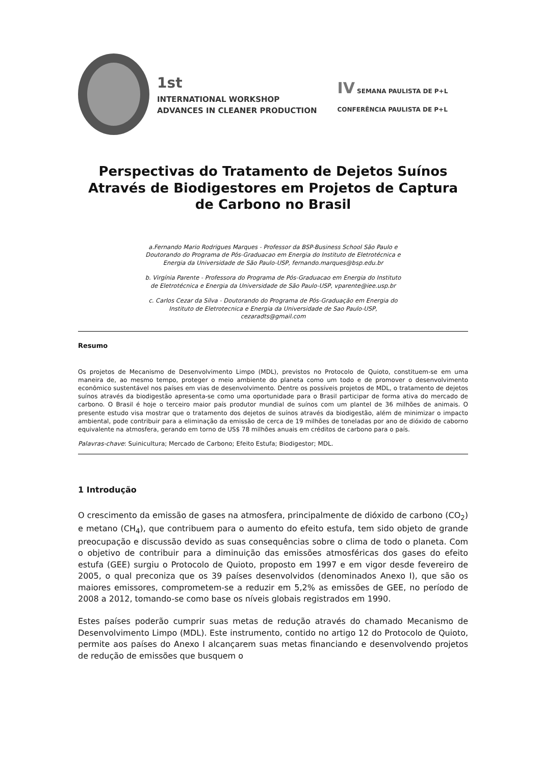1st
INTERNATIONAL WORKSHOP
ADVANCES IN CLEANER PRODUCTION
IV SEMANA PAULISTA DE P+L
CONFERÊNCIA PAULISTA DE P+L
Perspectivas do Tratamento de Dejetos Suínos Através de Biodigestores em Projetos de Captura de Carbono no Brasil
a.Fernando Mario Rodrigues Marques - Professor da BSP-Business School São Paulo e
Doutorando do Programa de Pós-Graduacao em Energia do Instituto de Eletrotécnica e
Energia da Universidade de São Paulo-USP, fernando.marques@bsp.edu.br
b. Virgínia Parente - Professora do Programa de Pós-Graduacao em Energia do Instituto
de Eletrotécnica e Energia da Universidade de São Paulo-USP, vparente@iee.usp.br
c. Carlos Cezar da Silva - Doutorando do Programa de Pós-Graduação em Energia do
Instituto de Eletrotecnica e Energia da Universidade de Sao Paulo-USP,
cezaradts@gmail.com
Resumo
Os projetos de Mecanismo de Desenvolvimento Limpo (MDL), previstos no Protocolo de Quioto, constituem-se em uma maneira de, ao mesmo tempo, proteger o meio ambiente do planeta como um todo e de promover o desenvolvimento econômico sustentável nos países em vias de desenvolvimento. Dentre os possíveis projetos de MDL, o tratamento de dejetos suínos através da biodigestão apresenta-se como uma oportunidade para o Brasil participar de forma ativa do mercado de carbono. O Brasil é hoje o terceiro maior país produtor mundial de suínos com um plantel de 36 milhões de animais. O presente estudo visa mostrar que o tratamento dos dejetos de suínos através da biodigestão, além de minimizar o impacto ambiental, pode contribuir para a eliminação da emissão de cerca de 19 milhões de toneladas por ano de dióxido de caborno equivalente na atmosfera, gerando em torno de US$ 78 milhões anuais em créditos de carbono para o país.
Palavras-chave: Suinicultura; Mercado de Carbono; Efeito Estufa; Biodigestor; MDL.
1 Introdução
O crescimento da emissão de gases na atmosfera, principalmente de dióxido de carbono (CO<sub>2</sub>) e metano (CH<sub>4</sub>), que contribuem para o aumento do efeito estufa, tem sido objeto de grande preocupação e discussão devido as suas consequências sobre o clima de todo o planeta. Com o objetivo de contribuir para a diminuição das emissões atmosféricas dos gases do efeito estufa (GEE) surgiu o Protocolo de Quioto, proposto em 1997 e em vigor desde fevereiro de 2005, o qual preconiza que os 39 países desenvolvidos (denominados Anexo I), que são os maiores emissores, comprometem-se a reduzir em 5,2% as emissões de GEE, no período de 2008 a 2012, tomando-se como base os níveis globais registrados em 1990.
Estes países poderão cumprir suas metas de redução através do chamado Mecanismo de Desenvolvimento Limpo (MDL). Este instrumento, contido no artigo 12 do Protocolo de Quioto, permite aos países do Anexo I alcançarem suas metas financiando e desenvolvendo projetos de redução de emissões que busquem o